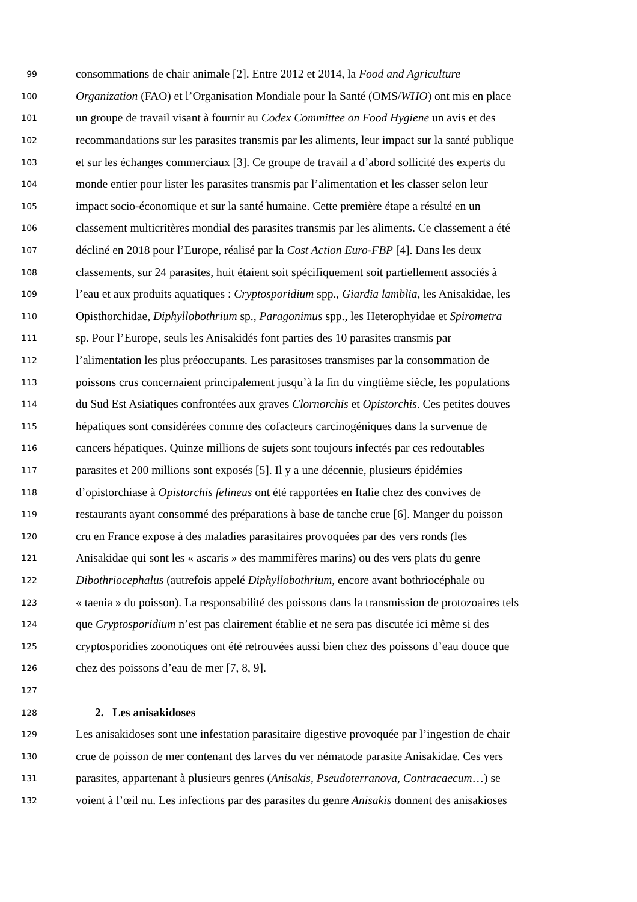99 consommations de chair animale [2]. Entre 2012 et 2014, la Food and Agriculture
100 Organization (FAO) et l’Organisation Mondiale pour la Santé (OMS/WHO) ont mis en place
101 un groupe de travail visant à fournir au Codex Committee on Food Hygiene un avis et des
102 recommandations sur les parasites transmis par les aliments, leur impact sur la santé publique
103 et sur les échanges commerciaux [3]. Ce groupe de travail a d’abord sollicité des experts du
104 monde entier pour lister les parasites transmis par l’alimentation et les classer selon leur
105 impact socio-économique et sur la santé humaine. Cette première étape a résulté en un
106 classement multicritères mondial des parasites transmis par les aliments. Ce classement a été
107 décliné en 2018 pour l’Europe, réalisé par la Cost Action Euro-FBP [4]. Dans les deux
108 classements, sur 24 parasites, huit étaient soit spécifiquement soit partiellement associés à
109 l’eau et aux produits aquatiques : Cryptosporidium spp., Giardia lamblia, les Anisakidae, les
110 Opisthorchidae, Diphyllobothrium sp., Paragonimus spp., les Heterophyidae et Spirometra
111 sp. Pour l’Europe, seuls les Anisakidés font parties des 10 parasites transmis par
112 l’alimentation les plus préoccupants. Les parasitoses transmises par la consommation de
113 poissons crus concernaient principalement jusqu’à la fin du vingtième siècle, les populations
114 du Sud Est Asiatiques confrontées aux graves Clornorchis et Opistorchis. Ces petites douves
115 hépatiques sont considérées comme des cofacteurs carcinogéniques dans la survenue de
116 cancers hépatiques. Quinze millions de sujets sont toujours infectés par ces redoutables
117 parasites et 200 millions sont exposés [5]. Il y a une décennie, plusieurs épidémies
118 d’opistorchiase à Opistorchis felineus ont été rapportées en Italie chez des convives de
119 restaurants ayant consommé des préparations à base de tanche crue [6]. Manger du poisson
120 cru en France expose à des maladies parasitaires provoquées par des vers ronds (les
121 Anisakidae qui sont les « ascaris » des mammifères marins) ou des vers plats du genre
122 Dibothriocephalus (autrefois appelé Diphyllobothrium, encore avant bothriocéphale ou
123 « taenia » du poisson). La responsabilité des poissons dans la transmission de protozoaires tels
124 que Cryptosporidium n’est pas clairement établie et ne sera pas discutée ici même si des
125 cryptosporidies zoonotiques ont été retrouvées aussi bien chez des poissons d’eau douce que
126 chez des poissons d’eau de mer [7, 8, 9].
127
128 2. Les anisakidoses
129 Les anisakidoses sont une infestation parasitaire digestive provoquée par l’ingestion de chair
130 crue de poisson de mer contenant des larves du ver nématode parasite Anisakidae. Ces vers
131 parasites, appartenant à plusieurs genres (Anisakis, Pseudoterranova, Contracaecum…) se
132 voient à l’œil nu. Les infections par des parasites du genre Anisakis donnent des anisakioses